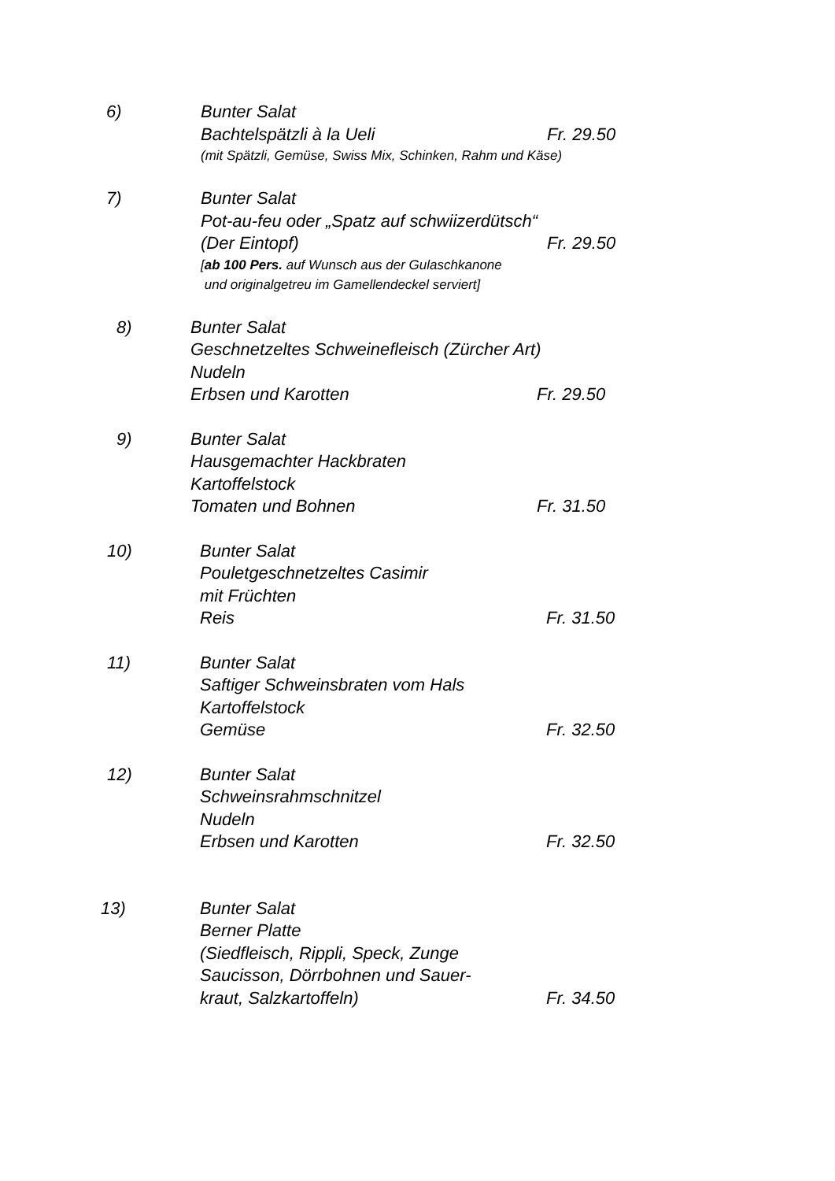6) Bunter Salat
Bachtelspätzli à la Ueli Fr. 29.50
(mit Spätzli, Gemüse, Swiss Mix, Schinken, Rahm und Käse)
7) Bunter Salat
Pot-au-feu oder „Spatz auf schwiizerdütsch“
(Der Eintopf) Fr. 29.50
[ab 100 Pers. auf Wunsch aus der Gulaschkanone
und originalgetreu im Gamellendeckel serviert]
8) Bunter Salat
Geschnetzeltes Schweinefleisch (Zürcher Art)
Nudeln
Erbsen und Karotten Fr. 29.50
9) Bunter Salat
Hausgemachter Hackbraten
Kartoffelstock
Tomaten und Bohnen Fr. 31.50
10) Bunter Salat
Pouletgeschnetzeltes Casimir
mit Früchten
Reis Fr. 31.50
11) Bunter Salat
Saftiger Schweinsbraten vom Hals
Kartoffelstock
Gemüse Fr. 32.50
12) Bunter Salat
Schweinsrahmschnitzel
Nudeln
Erbsen und Karotten Fr. 32.50
13) Bunter Salat
Berner Platte
(Siedfleisch, Rippli, Speck, Zunge
Saucisson, Dörrbohnen und Sauer-
kraut, Salzkartoffeln) Fr. 34.50